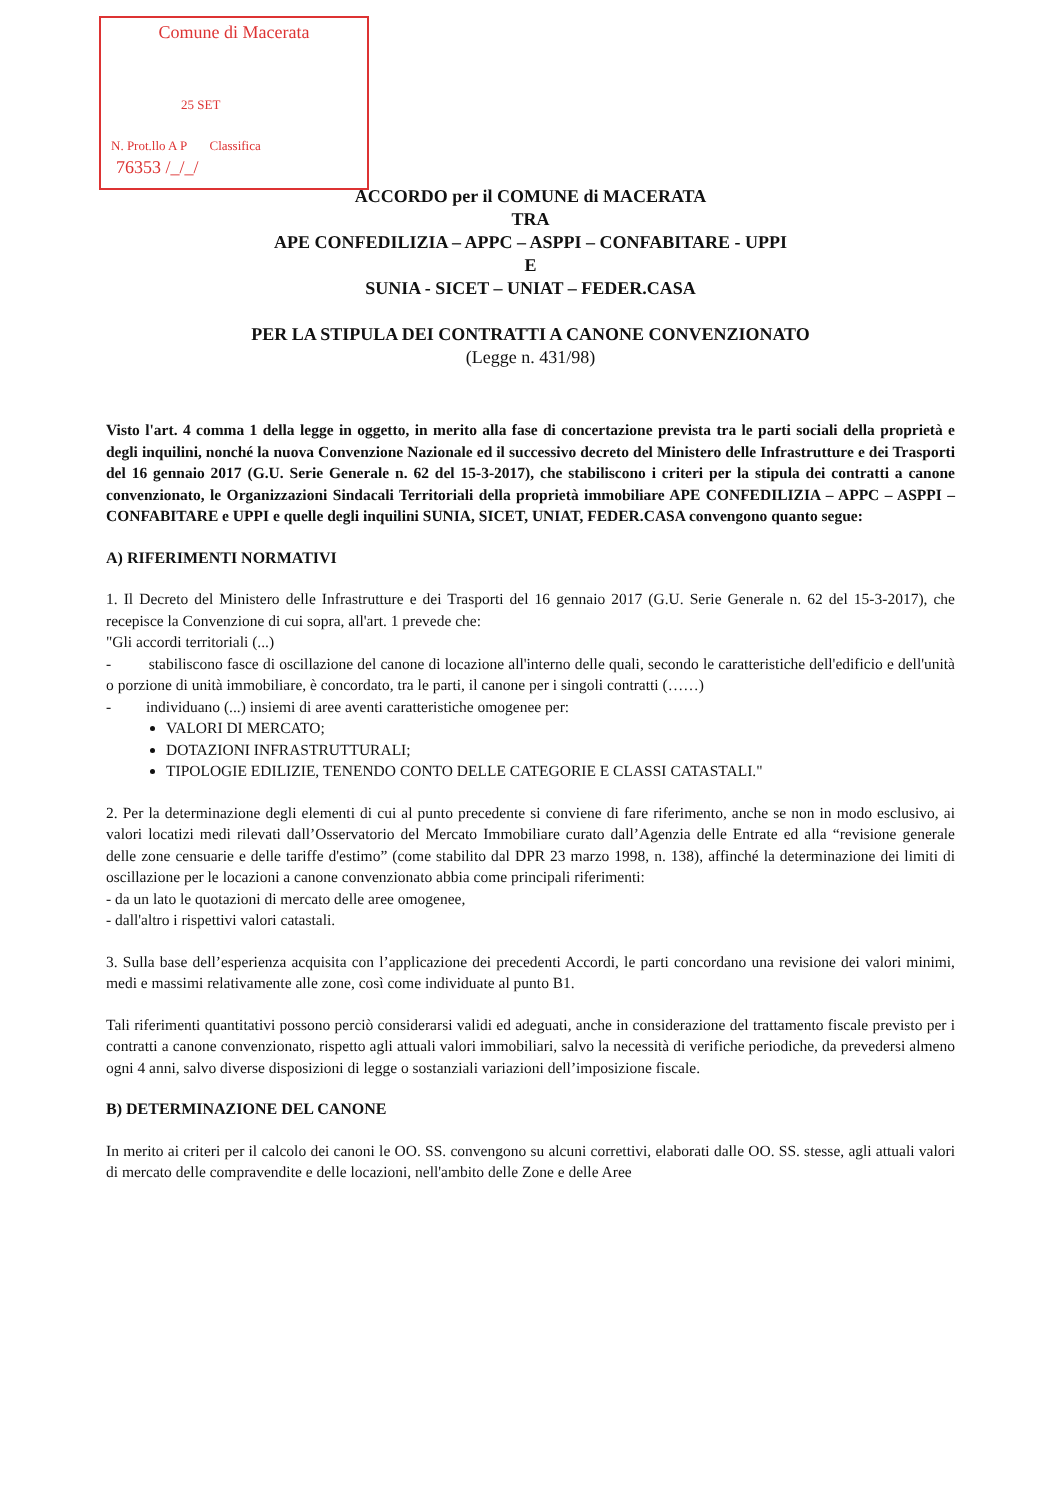Comune di Macerata
25 SET
N. Prot.llo A P Classifica
76353 /_/_/
ACCORDO per il COMUNE di MACERATA
TRA
APE CONFEDILIZIA – APPC – ASPPI – CONFABITARE - UPPI
E
SUNIA - SICET – UNIAT – FEDER.CASA
PER LA STIPULA DEI CONTRATTI A CANONE CONVENZIONATO
(Legge n. 431/98)
Visto l'art. 4 comma 1 della legge in oggetto, in merito alla fase di concertazione prevista tra le parti sociali della proprietà e degli inquilini, nonché la nuova Convenzione Nazionale ed il successivo decreto del Ministero delle Infrastrutture e dei Trasporti del 16 gennaio 2017 (G.U. Serie Generale n. 62 del 15-3-2017), che stabiliscono i criteri per la stipula dei contratti a canone convenzionato, le Organizzazioni Sindacali Territoriali della proprietà immobiliare APE CONFEDILIZIA – APPC – ASPPI – CONFABITARE e UPPI e quelle degli inquilini SUNIA, SICET, UNIAT, FEDER.CASA convengono quanto segue:
A) RIFERIMENTI NORMATIVI
1. Il Decreto del Ministero delle Infrastrutture e dei Trasporti del 16 gennaio 2017 (G.U. Serie Generale n. 62 del 15-3-2017), che recepisce la Convenzione di cui sopra, all'art. 1 prevede che:
"Gli accordi territoriali (...)
- stabiliscono fasce di oscillazione del canone di locazione all'interno delle quali, secondo le caratteristiche dell'edificio e dell'unità o porzione di unità immobiliare, è concordato, tra le parti, il canone per i singoli contratti (……)
- individuano (...) insiemi di aree aventi caratteristiche omogenee per:
VALORI DI MERCATO;
DOTAZIONI INFRASTRUTTURALI;
TIPOLOGIE EDILIZIE, TENENDO CONTO DELLE CATEGORIE E CLASSI CATASTALI."
2. Per la determinazione degli elementi di cui al punto precedente si conviene di fare riferimento, anche se non in modo esclusivo, ai valori locatizi medi rilevati dall’Osservatorio del Mercato Immobiliare curato dall’Agenzia delle Entrate ed alla “revisione generale delle zone censuarie e delle tariffe d'estimo” (come stabilito dal DPR 23 marzo 1998, n. 138), affinché la determinazione dei limiti di oscillazione per le locazioni a canone convenzionato abbia come principali riferimenti:
- da un lato le quotazioni di mercato delle aree omogenee,
- dall'altro i rispettivi valori catastali.
3. Sulla base dell’esperienza acquisita con l’applicazione dei precedenti Accordi, le parti concordano una revisione dei valori minimi, medi e massimi relativamente alle zone, così come individuate al punto B1.
Tali riferimenti quantitativi possono perciò considerarsi validi ed adeguati, anche in considerazione del trattamento fiscale previsto per i contratti a canone convenzionato, rispetto agli attuali valori immobiliari, salvo la necessità di verifiche periodiche, da prevedersi almeno ogni 4 anni, salvo diverse disposizioni di legge o sostanziali variazioni dell’imposizione fiscale.
B) DETERMINAZIONE DEL CANONE
In merito ai criteri per il calcolo dei canoni le OO. SS. convengono su alcuni correttivi, elaborati dalle OO. SS. stesse, agli attuali valori di mercato delle compravendite e delle locazioni, nell'ambito delle Zone e delle Aree